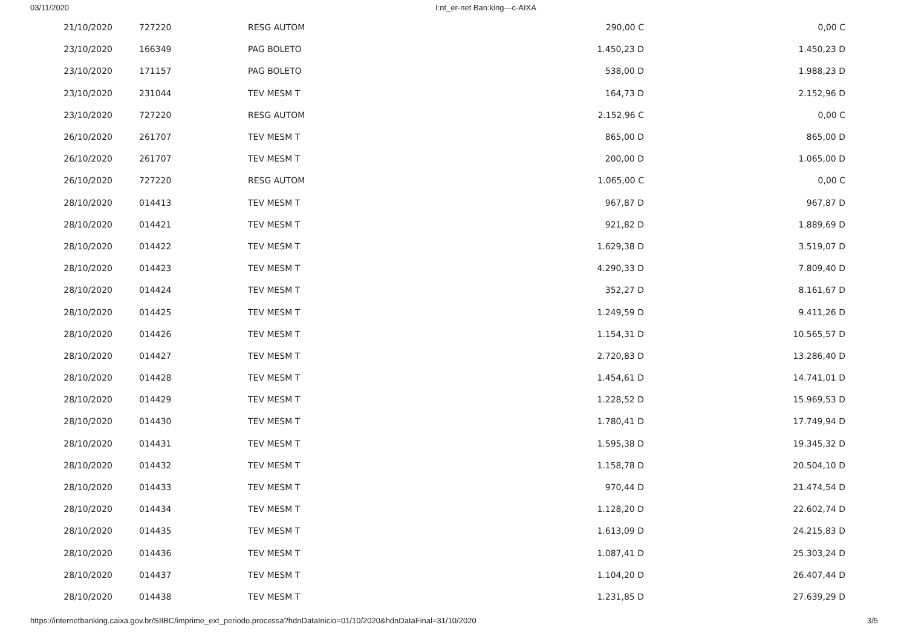03/11/2020 I:nt_er-net Ban:king---c-AIXA
| 21/10/2020 | 727220 | RESG AUTOM | 290,00 C | 0,00 C |
| 23/10/2020 | 166349 | PAG BOLETO | 1.450,23 D | 1.450,23 D |
| 23/10/2020 | 171157 | PAG BOLETO | 538,00 D | 1.988,23 D |
| 23/10/2020 | 231044 | TEV MESM T | 164,73 D | 2.152,96 D |
| 23/10/2020 | 727220 | RESG AUTOM | 2.152,96 C | 0,00 C |
| 26/10/2020 | 261707 | TEV MESM T | 865,00 D | 865,00 D |
| 26/10/2020 | 261707 | TEV MESM T | 200,00 D | 1.065,00 D |
| 26/10/2020 | 727220 | RESG AUTOM | 1.065,00 C | 0,00 C |
| 28/10/2020 | 014413 | TEV MESM T | 967,87 D | 967,87 D |
| 28/10/2020 | 014421 | TEV MESM T | 921,82 D | 1.889,69 D |
| 28/10/2020 | 014422 | TEV MESM T | 1.629,38 D | 3.519,07 D |
| 28/10/2020 | 014423 | TEV MESM T | 4.290,33 D | 7.809,40 D |
| 28/10/2020 | 014424 | TEV MESM T | 352,27 D | 8.161,67 D |
| 28/10/2020 | 014425 | TEV MESM T | 1.249,59 D | 9.411,26 D |
| 28/10/2020 | 014426 | TEV MESM T | 1.154,31 D | 10.565,57 D |
| 28/10/2020 | 014427 | TEV MESM T | 2.720,83 D | 13.286,40 D |
| 28/10/2020 | 014428 | TEV MESM T | 1.454,61 D | 14.741,01 D |
| 28/10/2020 | 014429 | TEV MESM T | 1.228,52 D | 15.969,53 D |
| 28/10/2020 | 014430 | TEV MESM T | 1.780,41 D | 17.749,94 D |
| 28/10/2020 | 014431 | TEV MESM T | 1.595,38 D | 19.345,32 D |
| 28/10/2020 | 014432 | TEV MESM T | 1.158,78 D | 20.504,10 D |
| 28/10/2020 | 014433 | TEV MESM T | 970,44 D | 21.474,54 D |
| 28/10/2020 | 014434 | TEV MESM T | 1.128,20 D | 22.602,74 D |
| 28/10/2020 | 014435 | TEV MESM T | 1.613,09 D | 24.215,83 D |
| 28/10/2020 | 014436 | TEV MESM T | 1.087,41 D | 25.303,24 D |
| 28/10/2020 | 014437 | TEV MESM T | 1.104,20 D | 26.407,44 D |
| 28/10/2020 | 014438 | TEV MESM T | 1.231,85 D | 27.639,29 D |
https://internetbanking.caixa.gov.br/SIIBC/imprime_ext_periodo.processa?hdnDataInicio=01/10/2020&hdnDataFinal=31/10/2020 3/5